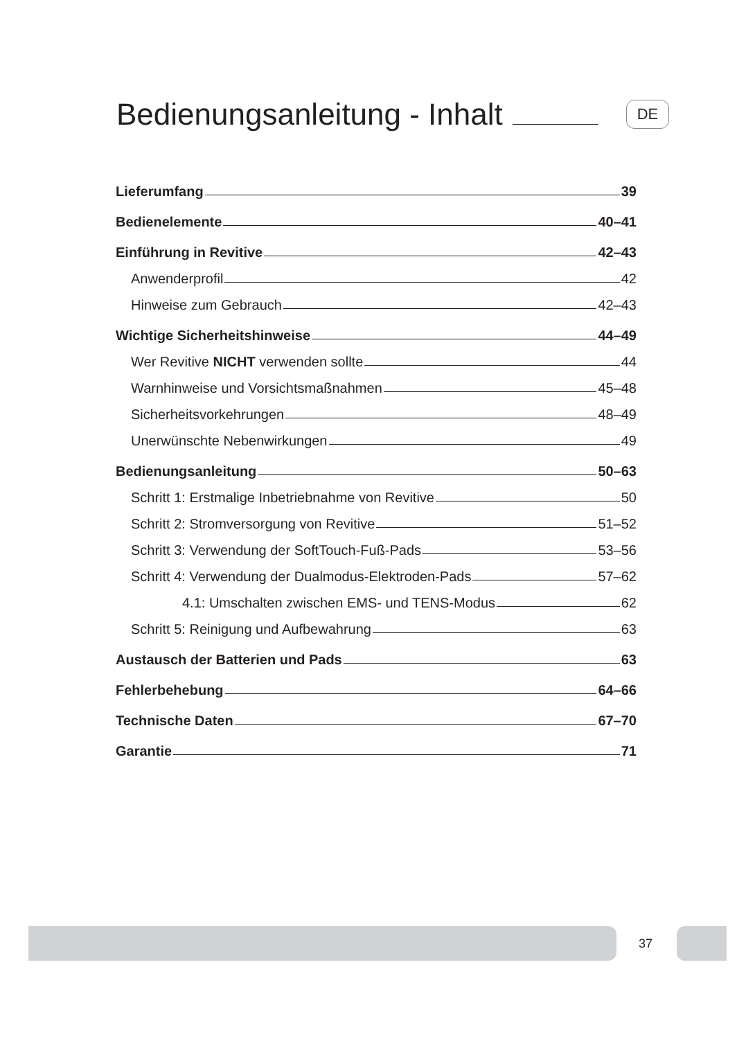Bedienungsanleitung - Inhalt DE
Lieferumfang 39
Bedienelemente 40–41
Einführung in Revitive 42–43
Anwenderprofil 42
Hinweise zum Gebrauch 42–43
Wichtige Sicherheitshinweise 44–49
Wer Revitive NICHT verwenden sollte 44
Warnhinweise und Vorsichtsmaßnahmen 45–48
Sicherheitsvorkehrungen 48–49
Unerwünschte Nebenwirkungen 49
Bedienungsanleitung 50–63
Schritt 1: Erstmalige Inbetriebnahme von Revitive 50
Schritt 2: Stromversorgung von Revitive 51–52
Schritt 3: Verwendung der SoftTouch-Fuß-Pads 53–56
Schritt 4: Verwendung der Dualmodus-Elektroden-Pads 57–62
4.1: Umschalten zwischen EMS- und TENS-Modus 62
Schritt 5: Reinigung und Aufbewahrung 63
Austausch der Batterien und Pads 63
Fehlerbehebung 64–66
Technische Daten 67–70
Garantie 71
37